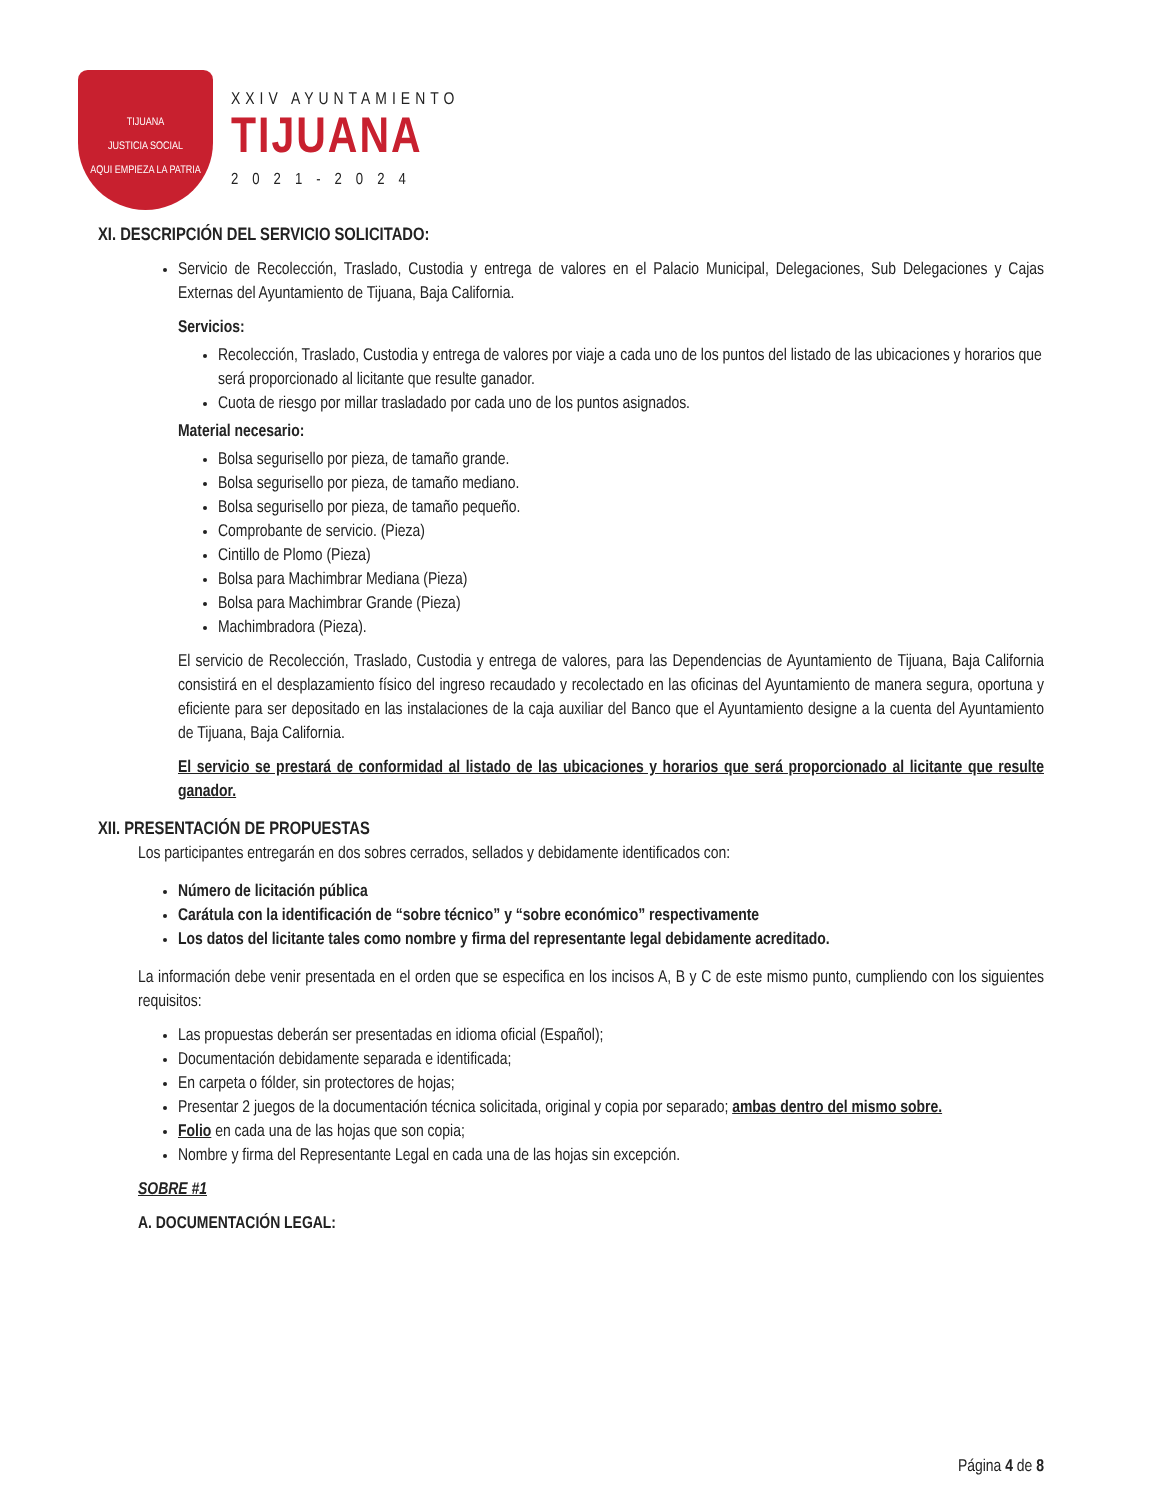TIJUANA
JUSTICIA SOCIAL
AQUI EMPIEZA LA PATRIA
XXIV AYUNTAMIENTO
TIJUANA
2021-2024
XI. DESCRIPCIÓN DEL SERVICIO SOLICITADO:
Servicio de Recolección, Traslado, Custodia y entrega de valores en el Palacio Municipal, Delegaciones, Sub Delegaciones y Cajas Externas del Ayuntamiento de Tijuana, Baja California.
Servicios:
Recolección, Traslado, Custodia y entrega de valores por viaje a cada uno de los puntos del listado de las ubicaciones y horarios que será proporcionado al licitante que resulte ganador.
Cuota de riesgo por millar trasladado por cada uno de los puntos asignados.
Material necesario:
Bolsa segurisello por pieza, de tamaño grande.
Bolsa segurisello por pieza, de tamaño mediano.
Bolsa segurisello por pieza, de tamaño pequeño.
Comprobante de servicio. (Pieza)
Cintillo de Plomo (Pieza)
Bolsa para Machimbrar Mediana (Pieza)
Bolsa para Machimbrar Grande (Pieza)
Machimbradora (Pieza).
El servicio de Recolección, Traslado, Custodia y entrega de valores, para las Dependencias de Ayuntamiento de Tijuana, Baja California consistirá en el desplazamiento físico del ingreso recaudado y recolectado en las oficinas del Ayuntamiento de manera segura, oportuna y eficiente para ser depositado en las instalaciones de la caja auxiliar del Banco que el Ayuntamiento designe a la cuenta del Ayuntamiento de Tijuana, Baja California.
El servicio se prestará de conformidad al listado de las ubicaciones y horarios que será proporcionado al licitante que resulte ganador.
XII. PRESENTACIÓN DE PROPUESTAS
Los participantes entregarán en dos sobres cerrados, sellados y debidamente identificados con:
Número de licitación pública
Carátula con la identificación de “sobre técnico” y “sobre económico” respectivamente
Los datos del licitante tales como nombre y firma del representante legal debidamente acreditado.
La información debe venir presentada en el orden que se especifica en los incisos A, B y C de este mismo punto, cumpliendo con los siguientes requisitos:
Las propuestas deberán ser presentadas en idioma oficial (Español);
Documentación debidamente separada e identificada;
En carpeta o fólder, sin protectores de hojas;
Presentar 2 juegos de la documentación técnica solicitada, original y copia por separado; ambas dentro del mismo sobre.
Folio en cada una de las hojas que son copia;
Nombre y firma del Representante Legal en cada una de las hojas sin excepción.
SOBRE #1
A. DOCUMENTACIÓN LEGAL:
Página 4 de 8